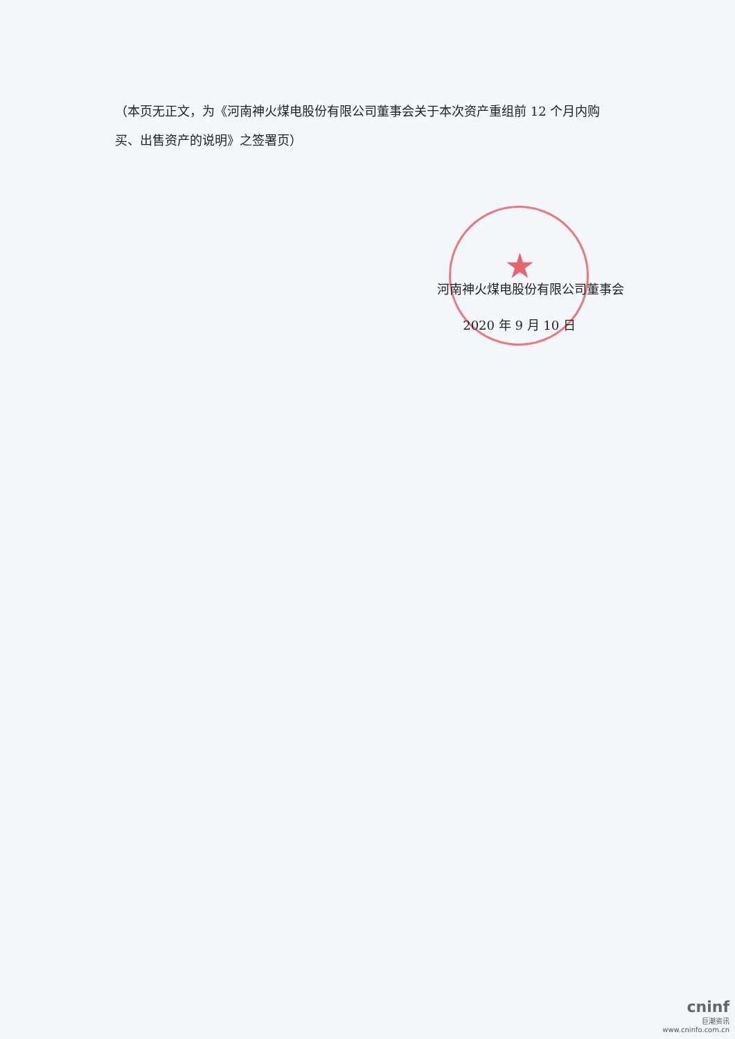★
（本页无正文，为《河南神火煤电股份有限公司董事会关于本次资产重组前 12 个月内购买、出售资产的说明》之签署页）
河南神火煤电股份有限公司董事会
2020 年 9 月 10 日
cninf
巨潮资讯
www.cninfo.com.cn